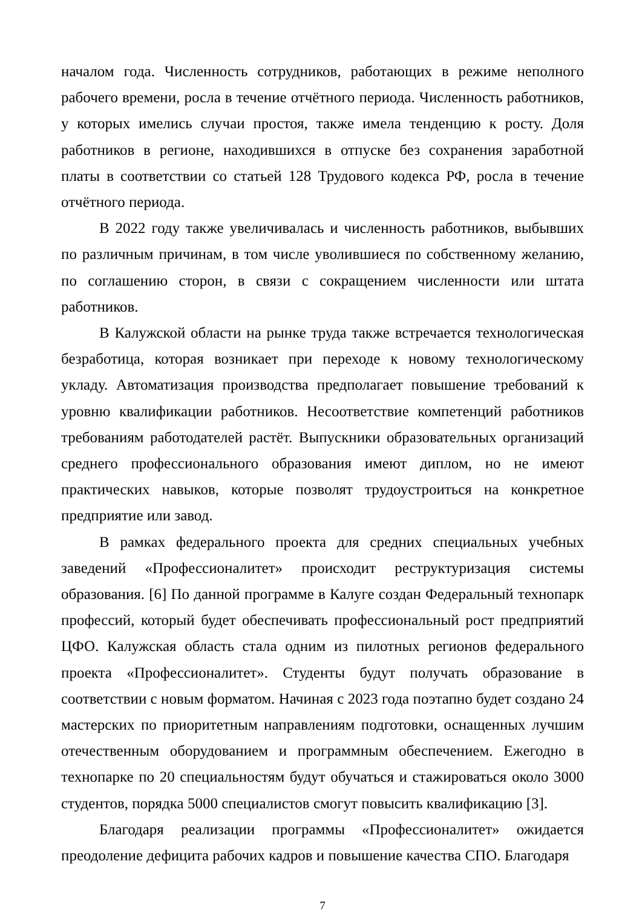началом года. Численность сотрудников, работающих в режиме неполного рабочего времени, росла в течение отчётного периода. Численность работников, у которых имелись случаи простоя, также имела тенденцию к росту. Доля работников в регионе, находившихся в отпуске без сохранения заработной платы в соответствии со статьей 128 Трудового кодекса РФ, росла в течение отчётного периода.
В 2022 году также увеличивалась и численность работников, выбывших по различным причинам, в том числе уволившиеся по собственному желанию, по соглашению сторон, в связи с сокращением численности или штата работников.
В Калужской области на рынке труда также встречается технологическая безработица, которая возникает при переходе к новому технологическому укладу. Автоматизация производства предполагает повышение требований к уровню квалификации работников. Несоответствие компетенций работников требованиям работодателей растёт. Выпускники образовательных организаций среднего профессионального образования имеют диплом, но не имеют практических навыков, которые позволят трудоустроиться на конкретное предприятие или завод.
В рамках федерального проекта для средних специальных учебных заведений «Профессионалитет» происходит реструктуризация системы образования. [6] По данной программе в Калуге создан Федеральный технопарк профессий, который будет обеспечивать профессиональный рост предприятий ЦФО. Калужская область стала одним из пилотных регионов федерального проекта «Профессионалитет». Студенты будут получать образование в соответствии с новым форматом. Начиная с 2023 года поэтапно будет создано 24 мастерских по приоритетным направлениям подготовки, оснащенных лучшим отечественным оборудованием и программным обеспечением. Ежегодно в технопарке по 20 специальностям будут обучаться и стажироваться около 3000 студентов, порядка 5000 специалистов смогут повысить квалификацию [3].
Благодаря реализации программы «Профессионалитет» ожидается преодоление дефицита рабочих кадров и повышение качества СПО. Благодаря
7